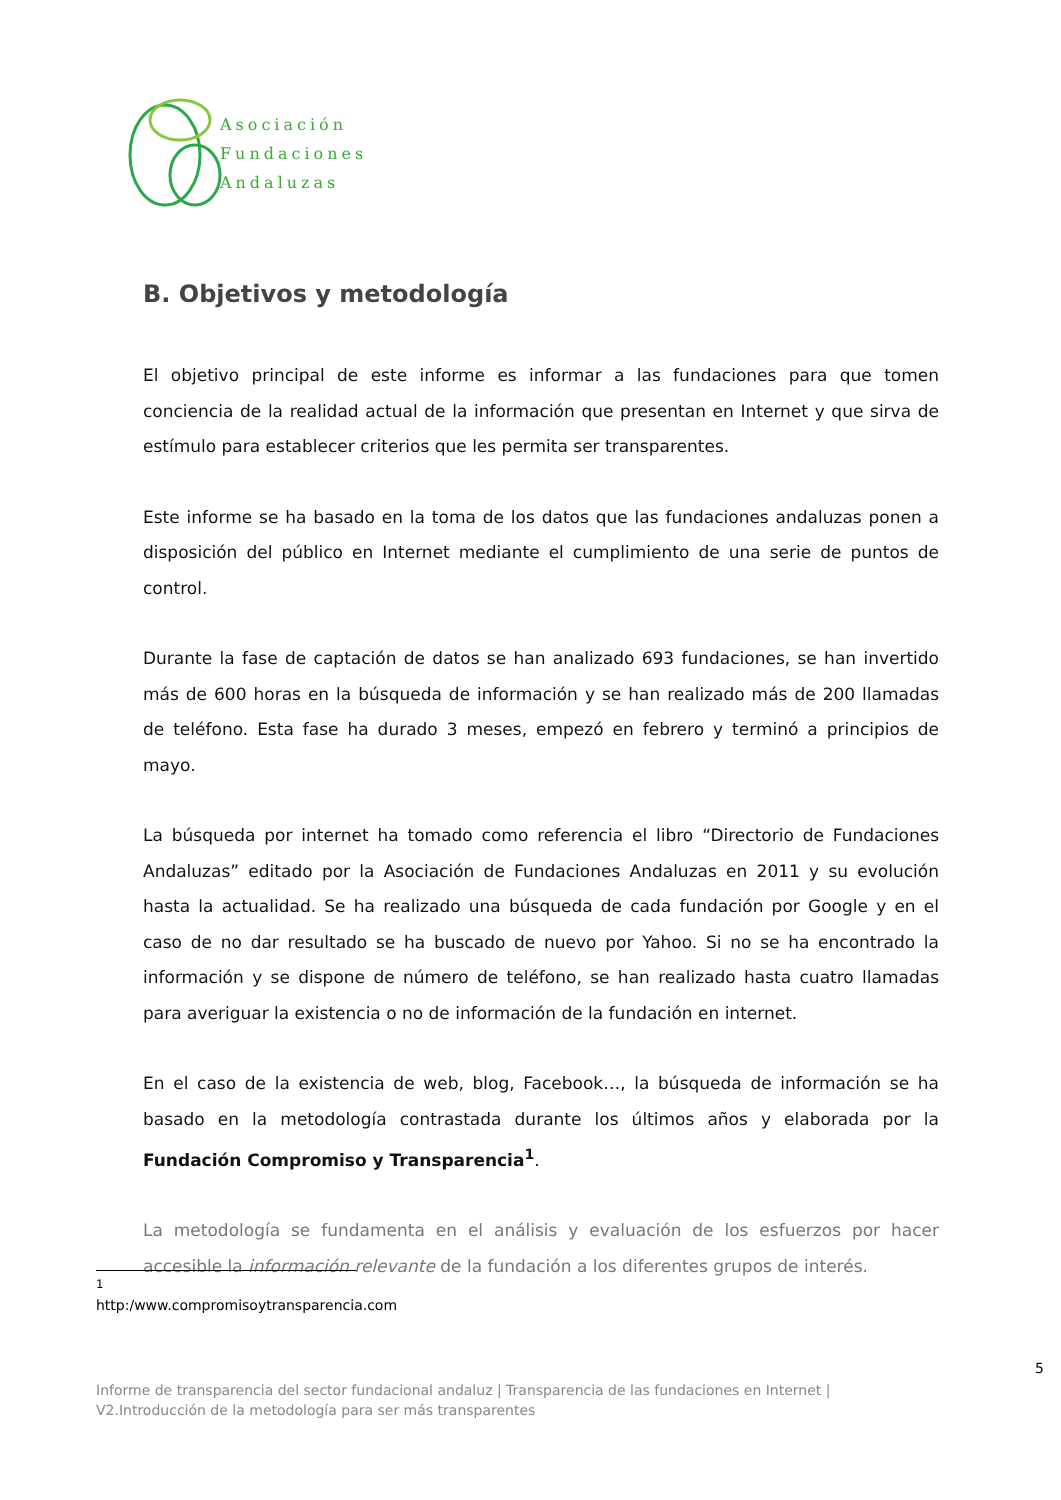Asociación
Fundaciones
Andaluzas
B. Objetivos y metodología
El objetivo principal de este informe es informar a las fundaciones para que tomen conciencia de la realidad actual de la información que presentan en Internet y que sirva de estímulo para establecer criterios que les permita ser transparentes.
Este informe se ha basado en la toma de los datos que las fundaciones andaluzas ponen a disposición del público en Internet mediante el cumplimiento de una serie de puntos de control.
Durante la fase de captación de datos se han analizado 693 fundaciones, se han invertido más de 600 horas en la búsqueda de información y se han realizado más de 200 llamadas de teléfono. Esta fase ha durado 3 meses, empezó en febrero y terminó a principios de mayo.
La búsqueda por internet ha tomado como referencia el libro “Directorio de Fundaciones Andaluzas” editado por la Asociación de Fundaciones Andaluzas en 2011 y su evolución hasta la actualidad. Se ha realizado una búsqueda de cada fundación por Google y en el caso de no dar resultado se ha buscado de nuevo por Yahoo. Si no se ha encontrado la información y se dispone de número de teléfono, se han realizado hasta cuatro llamadas para averiguar la existencia o no de información de la fundación en internet.
En el caso de la existencia de web, blog, Facebook…, la búsqueda de información se ha basado en la metodología contrastada durante los últimos años y elaborada por la Fundación Compromiso y Transparencia<sup>1</sup>.
La metodología se fundamenta en el análisis y evaluación de los esfuerzos por hacer accesible la información relevante de la fundación a los diferentes grupos de interés.
<sup>1</sup> http:/www.compromisoytransparencia.com
5
Informe de transparencia del sector fundacional andaluz | Transparencia de las fundaciones en Internet |
V2.Introducción de la metodología para ser más transparentes